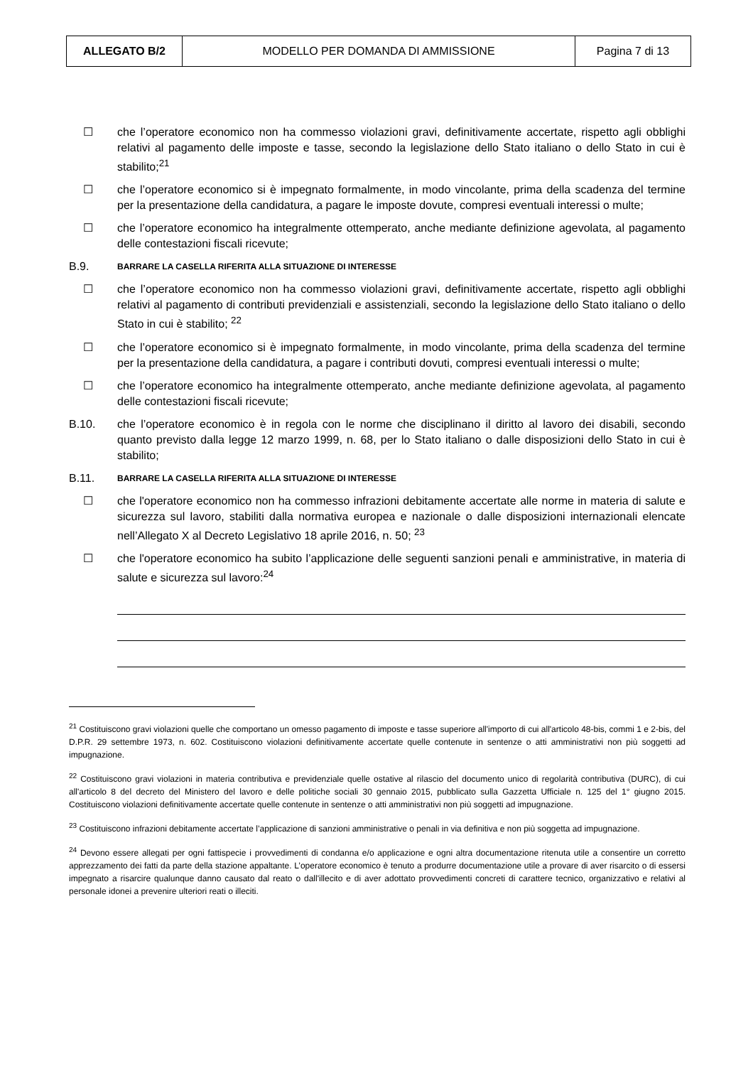| ALLEGATO B/2 | MODELLO PER DOMANDA DI AMMISSIONE | Pagina 7 di 13 |
☐ che l’operatore economico non ha commesso violazioni gravi, definitivamente accertate, rispetto agli obblighi relativi al pagamento delle imposte e tasse, secondo la legislazione dello Stato italiano o dello Stato in cui è stabilito;<sup>21</sup>
☐ che l’operatore economico si è impegnato formalmente, in modo vincolante, prima della scadenza del termine per la presentazione della candidatura, a pagare le imposte dovute, compresi eventuali interessi o multe;
☐ che l’operatore economico ha integralmente ottemperato, anche mediante definizione agevolata, al pagamento delle contestazioni fiscali ricevute;
B.9.
BARRARE LA CASELLA RIFERITA ALLA SITUAZIONE DI INTERESSE
☐ che l’operatore economico non ha commesso violazioni gravi, definitivamente accertate, rispetto agli obblighi relativi al pagamento di contributi previdenziali e assistenziali, secondo la legislazione dello Stato italiano o dello Stato in cui è stabilito; <sup>22</sup>
☐ che l’operatore economico si è impegnato formalmente, in modo vincolante, prima della scadenza del termine per la presentazione della candidatura, a pagare i contributi dovuti, compresi eventuali interessi o multe;
☐ che l’operatore economico ha integralmente ottemperato, anche mediante definizione agevolata, al pagamento delle contestazioni fiscali ricevute;
B.10. che l’operatore economico è in regola con le norme che disciplinano il diritto al lavoro dei disabili, secondo quanto previsto dalla legge 12 marzo 1999, n. 68, per lo Stato italiano o dalle disposizioni dello Stato in cui è stabilito;
B.11.
BARRARE LA CASELLA RIFERITA ALLA SITUAZIONE DI INTERESSE
☐ che l'operatore economico non ha commesso infrazioni debitamente accertate alle norme in materia di salute e sicurezza sul lavoro, stabiliti dalla normativa europea e nazionale o dalle disposizioni internazionali elencate nell’Allegato X al Decreto Legislativo 18 aprile 2016, n. 50; <sup>23</sup>
☐ che l'operatore economico ha subito l’applicazione delle seguenti sanzioni penali e amministrative, in materia di salute e sicurezza sul lavoro:<sup>24</sup>
<sup>21</sup> Costituiscono gravi violazioni quelle che comportano un omesso pagamento di imposte e tasse superiore all'importo di cui all'articolo 48-bis, commi 1 e 2-bis, del D.P.R. 29 settembre 1973, n. 602. Costituiscono violazioni definitivamente accertate quelle contenute in sentenze o atti amministrativi non più soggetti ad impugnazione.
<sup>22</sup> Costituiscono gravi violazioni in materia contributiva e previdenziale quelle ostative al rilascio del documento unico di regolarità contributiva (DURC), di cui all'articolo 8 del decreto del Ministero del lavoro e delle politiche sociali 30 gennaio 2015, pubblicato sulla Gazzetta Ufficiale n. 125 del 1° giugno 2015. Costituiscono violazioni definitivamente accertate quelle contenute in sentenze o atti amministrativi non più soggetti ad impugnazione.
<sup>23</sup> Costituiscono infrazioni debitamente accertate l’applicazione di sanzioni amministrative o penali in via definitiva e non più soggetta ad impugnazione.
<sup>24</sup> Devono essere allegati per ogni fattispecie i provvedimenti di condanna e/o applicazione e ogni altra documentazione ritenuta utile a consentire un corretto apprezzamento dei fatti da parte della stazione appaltante. L’operatore economico è tenuto a produrre documentazione utile a provare di aver risarcito o di essersi impegnato a risarcire qualunque danno causato dal reato o dall'illecito e di aver adottato provvedimenti concreti di carattere tecnico, organizzativo e relativi al personale idonei a prevenire ulteriori reati o illeciti.